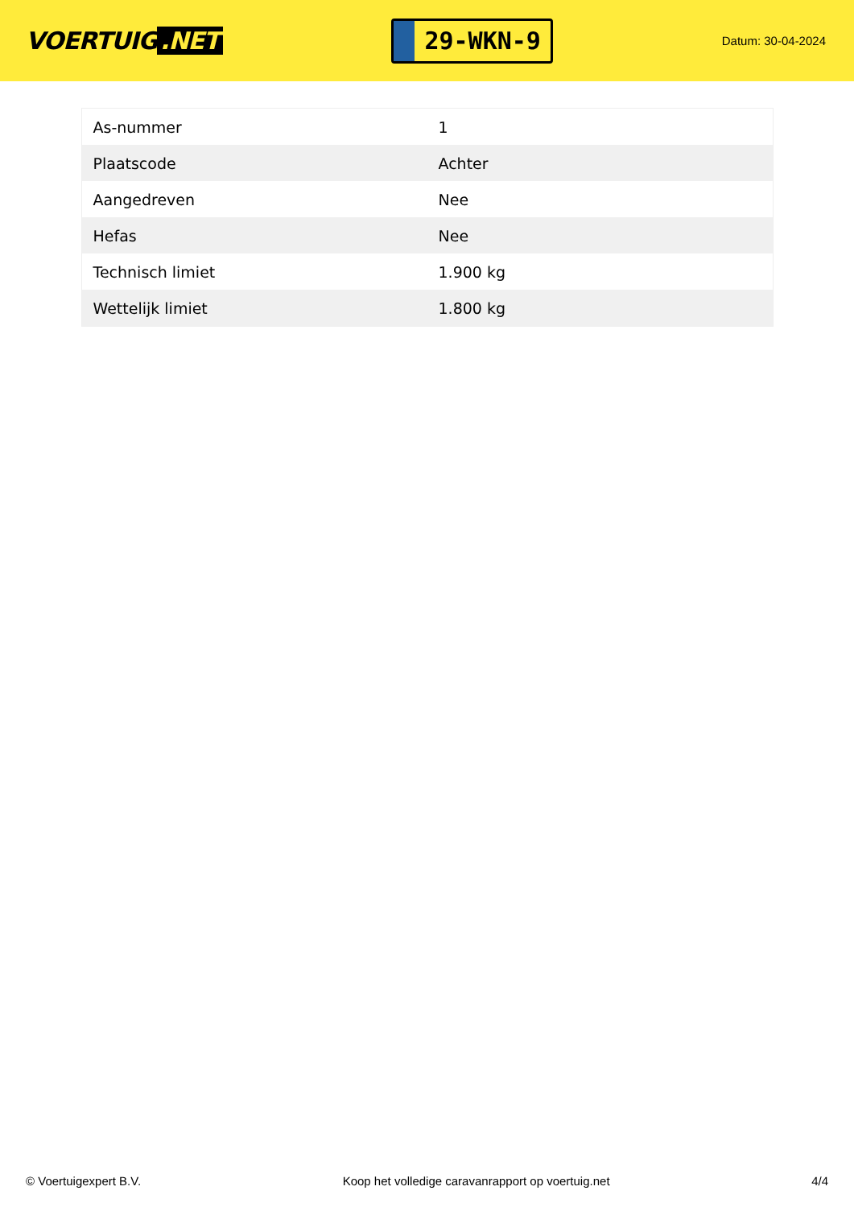VOERTUIG.NET
29-WKN-9
Datum: 30-04-2024
| As-nummer | 1 |
| Plaatscode | Achter |
| Aangedreven | Nee |
| Hefas | Nee |
| Technisch limiet | 1.900 kg |
| Wettelijk limiet | 1.800 kg |
© Voertuigexpert B.V. Koop het volledige caravanrapport op voertuig.net 4/4